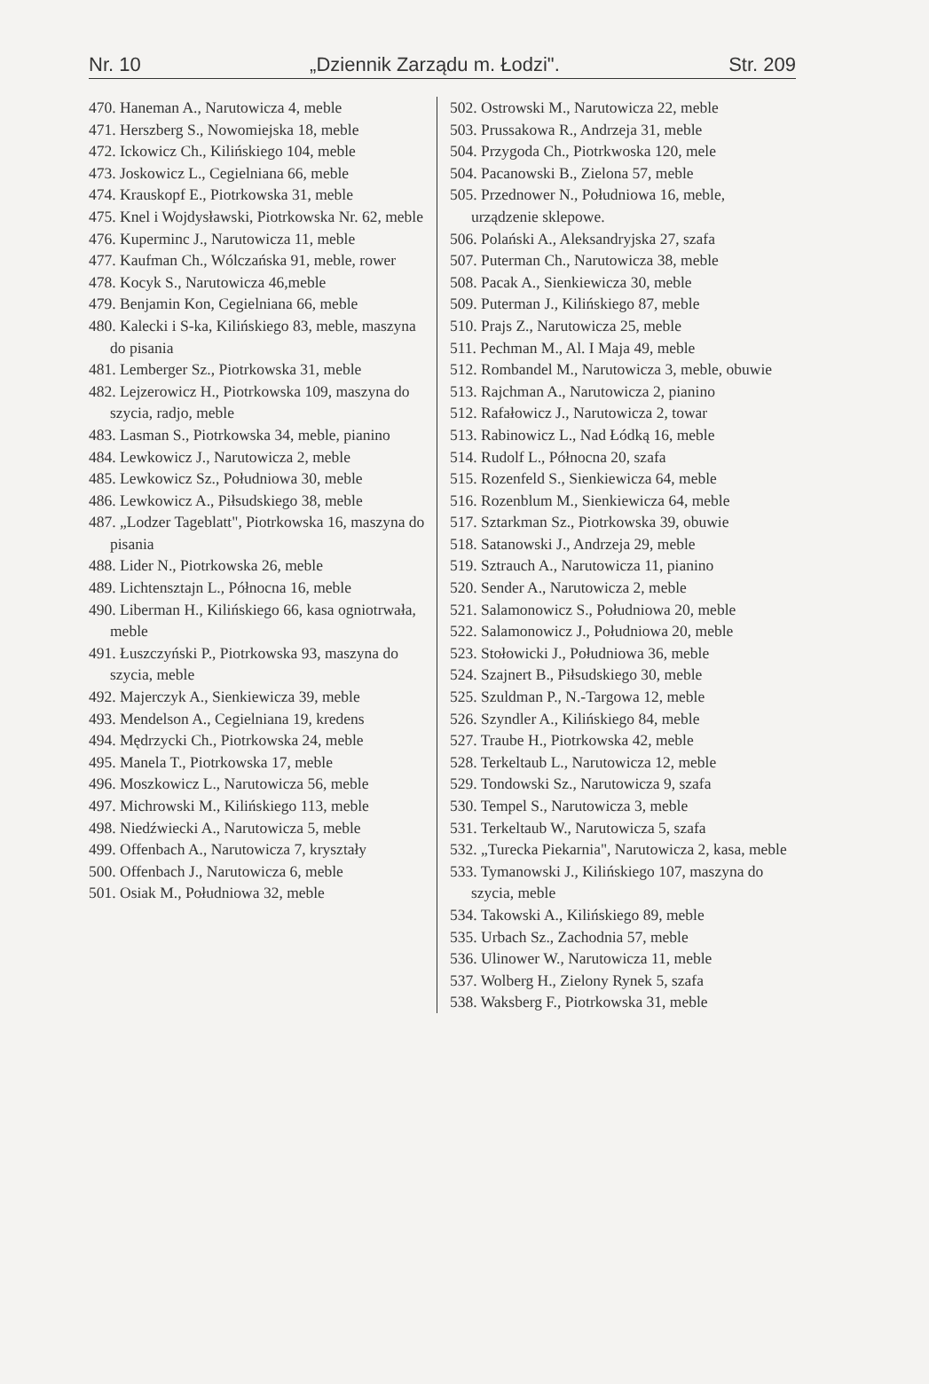Nr. 10 „Dziennik Zarządu m. Łodzi". Str. 209
470. Haneman A., Narutowicza 4, meble
471. Herszberg S., Nowomiejska 18, meble
472. Ickowicz Ch., Kilińskiego 104, meble
473. Joskowicz L., Cegielniana 66, meble
474. Krauskopf E., Piotrkowska 31, meble
475. Knel i Wojdysławski, Piotrkowska Nr. 62, meble
476. Kuperminc J., Narutowicza 11, meble
477. Kaufman Ch., Wólczańska 91, meble, rower
478. Kocyk S., Narutowicza 46,meble
479. Benjamin Kon, Cegielniana 66, meble
480. Kalecki i S-ka, Kilińskiego 83, meble, maszyna do pisania
481. Lemberger Sz., Piotrkowska 31, meble
482. Lejzerowicz H., Piotrkowska 109, maszyna do szycia, radjo, meble
483. Lasman S., Piotrkowska 34, meble, pianino
484. Lewkowicz J., Narutowicza 2, meble
485. Lewkowicz Sz., Południowa 30, meble
486. Lewkowicz A., Piłsudskiego 38, meble
487. „Lodzer Tageblatt", Piotrkowska 16, maszyna do pisania
488. Lider N., Piotrkowska 26, meble
489. Lichtensztajn L., Północna 16, meble
490. Liberman H., Kilińskiego 66, kasa ogniotrwała, meble
491. Łuszczyński P., Piotrkowska 93, maszyna do szycia, meble
492. Majerczyk A., Sienkiewicza 39, meble
493. Mendelson A., Cegielniana 19, kredens
494. Mędrzycki Ch., Piotrkowska 24, meble
495. Manela T., Piotrkowska 17, meble
496. Moszkowicz L., Narutowicza 56, meble
497. Michrowski M., Kilińskiego 113, meble
498. Niedźwiecki A., Narutowicza 5, meble
499. Offenbach A., Narutowicza 7, kryształy
500. Offenbach J., Narutowicza 6, meble
501. Osiak M., Południowa 32, meble
502. Ostrowski M., Narutowicza 22, meble
503. Prussakowa R., Andrzeja 31, meble
504. Przygoda Ch., Piotrkwoska 120, mele
504. Pacanowski B., Zielona 57, meble
505. Przednower N., Południowa 16, meble, urządzenie sklepowe.
506. Polański A., Aleksandryjska 27, szafa
507. Puterman Ch., Narutowicza 38, meble
508. Pacak A., Sienkiewicza 30, meble
509. Puterman J., Kilińskiego 87, meble
510. Prajs Z., Narutowicza 25, meble
511. Pechman M., Al. I Maja 49, meble
512. Rombandel M., Narutowicza 3, meble, obuwie
513. Rajchman A., Narutowicza 2, pianino
512. Rafałowicz J., Narutowicza 2, towar
513. Rabinowicz L., Nad Łódką 16, meble
514. Rudolf L., Północna 20, szafa
515. Rozenfeld S., Sienkiewicza 64, meble
516. Rozenblum M., Sienkiewicza 64, meble
517. Sztarkman Sz., Piotrkowska 39, obuwie
518. Satanowski J., Andrzeja 29, meble
519. Sztrauch A., Narutowicza 11, pianino
520. Sender A., Narutowicza 2, meble
521. Salamonowicz S., Południowa 20, meble
522. Salamonowicz J., Południowa 20, meble
523. Stołowicki J., Południowa 36, meble
524. Szajnert B., Piłsudskiego 30, meble
525. Szuldman P., N.-Targowa 12, meble
526. Szyndler A., Kilińskiego 84, meble
527. Traube H., Piotrkowska 42, meble
528. Terkeltaub L., Narutowicza 12, meble
529. Tondowski Sz., Narutowicza 9, szafa
530. Tempel S., Narutowicza 3, meble
531. Terkeltaub W., Narutowicza 5, szafa
532. „Turecka Piekarnia", Narutowicza 2, kasa, meble
533. Tymanowski J., Kilińskiego 107, maszyna do szycia, meble
534. Takowski A., Kilińskiego 89, meble
535. Urbach Sz., Zachodnia 57, meble
536. Ulinower W., Narutowicza 11, meble
537. Wolberg H., Zielony Rynek 5, szafa
538. Waksberg F., Piotrkowska 31, meble